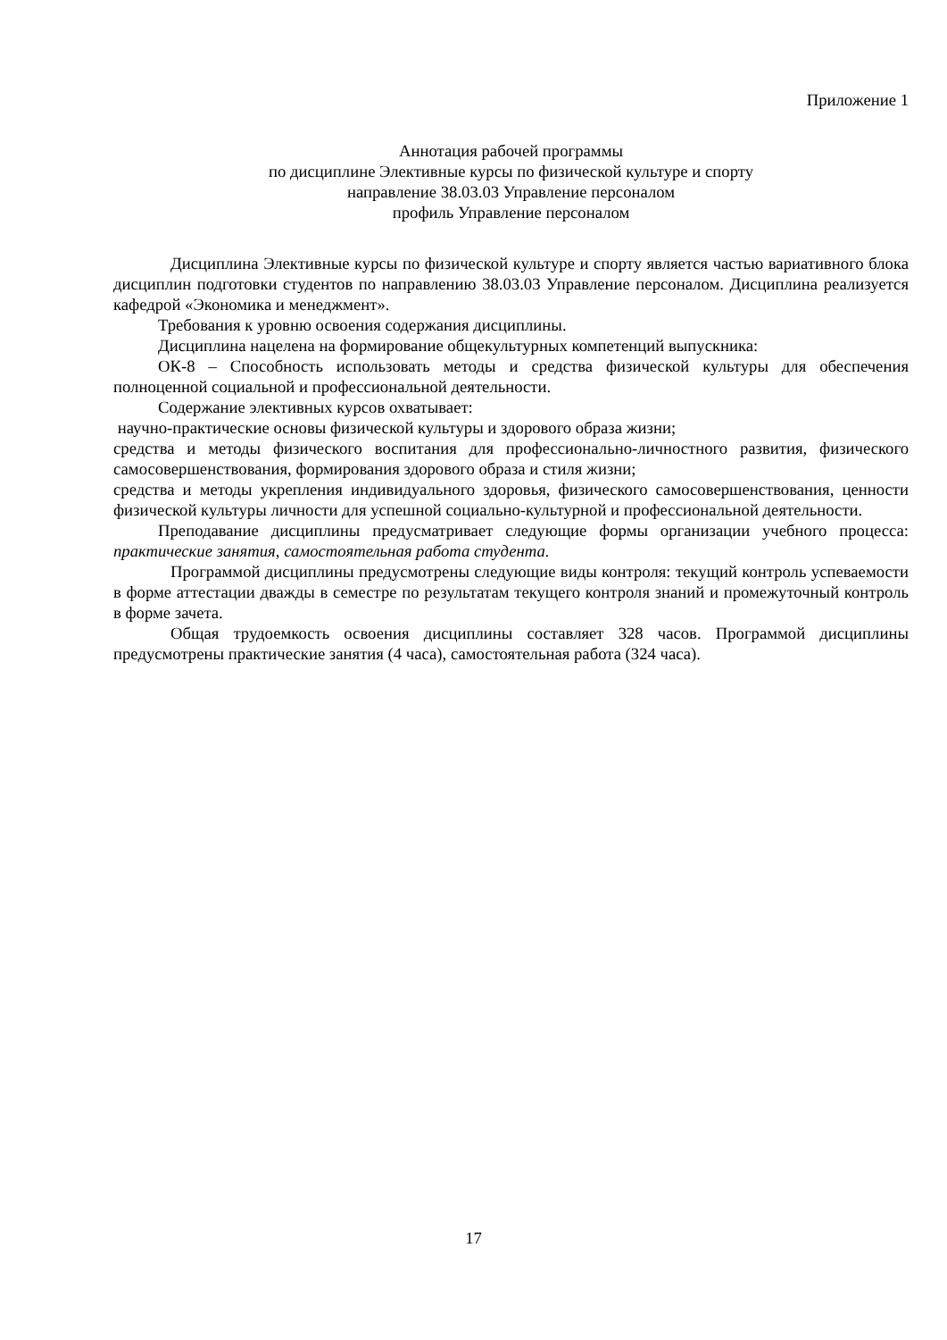Приложение 1
Аннотация рабочей программы
по дисциплине Элективные курсы по физической культуре и спорту
направление 38.03.03 Управление персоналом
профиль Управление персоналом
Дисциплина Элективные курсы по физической культуре и спорту является частью вариативного блока дисциплин подготовки студентов по направлению 38.03.03 Управление персоналом. Дисциплина реализуется кафедрой «Экономика и менеджмент».
Требования к уровню освоения содержания дисциплины.
Дисциплина нацелена на формирование общекультурных компетенций выпускника:
ОК-8 – Способность использовать методы и средства физической культуры для обеспечения полноценной социальной и профессиональной деятельности.
Содержание элективных курсов охватывает:
научно-практические основы физической культуры и здорового образа жизни;
средства и методы физического воспитания для профессионально-личностного развития, физического самосовершенствования, формирования здорового образа и стиля жизни;
средства и методы укрепления индивидуального здоровья, физического самосовершенствования, ценности физической культуры личности для успешной социально-культурной и профессиональной деятельности.
Преподавание дисциплины предусматривает следующие формы организации учебного процесса: практические занятия, самостоятельная работа студента.
Программой дисциплины предусмотрены следующие виды контроля: текущий контроль успеваемости в форме аттестации дважды в семестре по результатам текущего контроля знаний и промежуточный контроль в форме зачета.
Общая трудоемкость освоения дисциплины составляет 328 часов. Программой дисциплины предусмотрены практические занятия (4 часа), самостоятельная работа (324 часа).
17